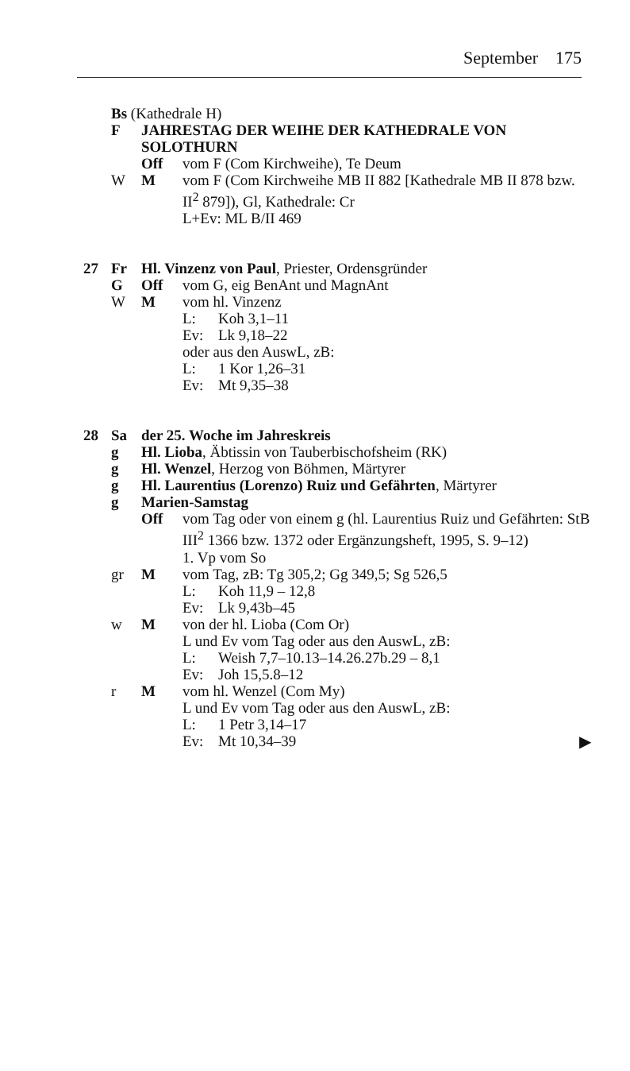September 175
Bs (Kathedrale H)
F JAHRESTAG DER WEIHE DER KATHEDRALE VON SOLOTHURN
Off vom F (Com Kirchweihe), Te Deum
W M vom F (Com Kirchweihe MB II 882 [Kathedrale MB II 878 bzw. II<sup>2</sup> 879]), Gl, Kathedrale: Cr
L+Ev: ML B/II 469
27 Fr Hl. Vinzenz von Paul, Priester, Ordensgründer
G Off vom G, eig BenAnt und MagnAnt
W M vom hl. Vinzenz
L: Koh 3,1–11
Ev: Lk 9,18–22
oder aus den AuswL, zB:
L: 1 Kor 1,26–31
Ev: Mt 9,35–38
28 Sa der 25. Woche im Jahreskreis
g Hl. Lioba, Äbtissin von Tauberbischofsheim (RK)
g Hl. Wenzel, Herzog von Böhmen, Märtyrer
g Hl. Laurentius (Lorenzo) Ruiz und Gefährten, Märtyrer
g Marien-Samstag
Off vom Tag oder von einem g (hl. Laurentius Ruiz und Gefährten: StB III<sup>2</sup> 1366 bzw. 1372 oder Ergänzungsheft, 1995, S. 9–12)
1. Vp vom So
gr M vom Tag, zB: Tg 305,2; Gg 349,5; Sg 526,5
L: Koh 11,9 – 12,8
Ev: Lk 9,43b–45
w M von der hl. Lioba (Com Or)
L und Ev vom Tag oder aus den AuswL, zB:
L: Weish 7,7–10.13–14.26.27b.29 – 8,1
Ev: Joh 15,5.8–12
r M vom hl. Wenzel (Com My)
L und Ev vom Tag oder aus den AuswL, zB:
L: 1 Petr 3,14–17
Ev: Mt 10,34–39
▶